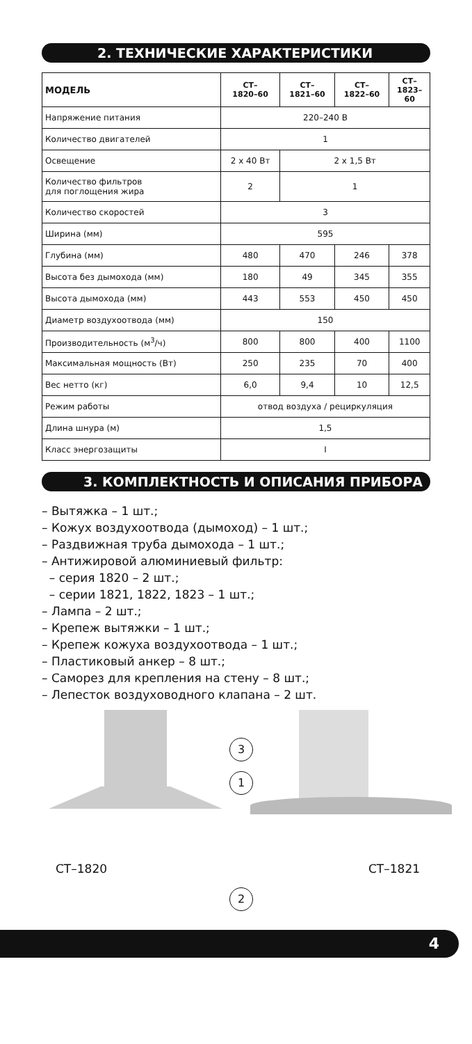2. ТЕХНИЧЕСКИЕ ХАРАКТЕРИСТИКИ
| МОДЕЛЬ | СТ– 1820–60 | СТ– 1821–60 | СТ– 1822–60 | СТ– 1823– 60 |
| --- | --- | --- | --- | --- |
| Напряжение питания | 220–240 В | | | |
| Количество двигателей | 1 | | | |
| Освещение | 2 х 40 Вт | 2 х 1,5 Вт | | |
| Количество фильтров для поглощения жира | 2 | 1 | | |
| Количество скоростей | 3 | | | |
| Ширина (мм) | 595 | | | |
| Глубина (мм) | 480 | 470 | 246 | 378 |
| Высота без дымохода (мм) | 180 | 49 | 345 | 355 |
| Высота дымохода (мм) | 443 | 553 | 450 | 450 |
| Диаметр воздухоотвода (мм) | 150 | | | |
| Производительность (м<sup>3</sup>/ч) | 800 | 800 | 400 | 1100 |
| Максимальная мощность (Вт) | 250 | 235 | 70 | 400 |
| Вес нетто (кг) | 6,0 | 9,4 | 10 | 12,5 |
| Режим работы | отвод воздуха / рециркуляция | | | |
| Длина шнура (м) | 1,5 | | | |
| Класс энергозащиты | I | | | |
3. КОМПЛЕКТНОСТЬ И ОПИСАНИЯ ПРИБОРА
– Вытяжка – 1 шт.;
– Кожух воздухоотвода (дымоход) – 1 шт.;
– Раздвижная труба дымохода – 1 шт.;
– Антижировой алюминиевый фильтр:
– серия 1820 – 2 шт.;
– серии 1821, 1822, 1823 – 1 шт.;
– Лампа – 2 шт.;
– Крепеж вытяжки – 1 шт.;
– Крепеж кожуха воздухоотвода – 1 шт.;
– Пластиковый анкер – 8 шт.;
– Саморез для крепления на стену – 8 шт.;
– Лепесток воздуховодного клапана – 2 шт.
3
1
СТ–1820 СТ–1821
2
4